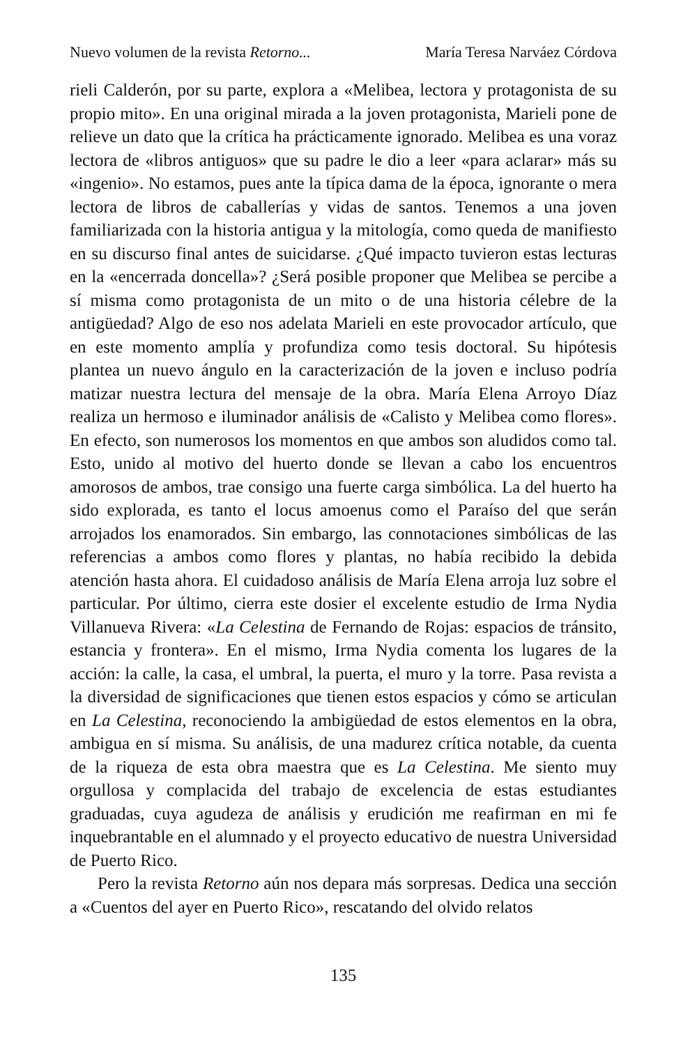Nuevo volumen de la revista Retorno... María Teresa Narváez Córdova
rieli Calderón, por su parte, explora a «Melibea, lectora y protagonista de su propio mito». En una original mirada a la joven protagonista, Marieli pone de relieve un dato que la crítica ha prácticamente ignorado. Melibea es una voraz lectora de «libros antiguos» que su padre le dio a leer «para aclarar» más su «ingenio». No estamos, pues ante la típica dama de la época, ignorante o mera lectora de libros de caballerías y vidas de santos. Tenemos a una joven familiarizada con la historia antigua y la mitología, como queda de manifiesto en su discurso final antes de suicidarse. ¿Qué impacto tuvieron estas lecturas en la «encerrada doncella»? ¿Será posible proponer que Melibea se percibe a sí misma como protagonista de un mito o de una historia célebre de la antigüedad? Algo de eso nos adelata Marieli en este provocador artículo, que en este momento amplía y profundiza como tesis doctoral. Su hipótesis plantea un nuevo ángulo en la caracterización de la joven e incluso podría matizar nuestra lectura del mensaje de la obra. María Elena Arroyo Díaz realiza un hermoso e iluminador análisis de «Calisto y Melibea como flores». En efecto, son numerosos los momentos en que ambos son aludidos como tal. Esto, unido al motivo del huerto donde se llevan a cabo los encuentros amorosos de ambos, trae consigo una fuerte carga simbólica. La del huerto ha sido explorada, es tanto el locus amoenus como el Paraíso del que serán arrojados los enamorados. Sin embargo, las connotaciones simbólicas de las referencias a ambos como flores y plantas, no había recibido la debida atención hasta ahora. El cuidadoso análisis de María Elena arroja luz sobre el particular. Por último, cierra este dosier el excelente estudio de Irma Nydia Villanueva Rivera: «La Celestina de Fernando de Rojas: espacios de tránsito, estancia y frontera». En el mismo, Irma Nydia comenta los lugares de la acción: la calle, la casa, el umbral, la puerta, el muro y la torre. Pasa revista a la diversidad de significaciones que tienen estos espacios y cómo se articulan en La Celestina, reconociendo la ambigüedad de estos elementos en la obra, ambigua en sí misma. Su análisis, de una madurez crítica notable, da cuenta de la riqueza de esta obra maestra que es La Celestina. Me siento muy orgullosa y complacida del trabajo de excelencia de estas estudiantes graduadas, cuya agudeza de análisis y erudición me reafirman en mi fe inquebrantable en el alumnado y el proyecto educativo de nuestra Universidad de Puerto Rico.
Pero la revista Retorno aún nos depara más sorpresas. Dedica una sección a «Cuentos del ayer en Puerto Rico», rescatando del olvido relatos
135